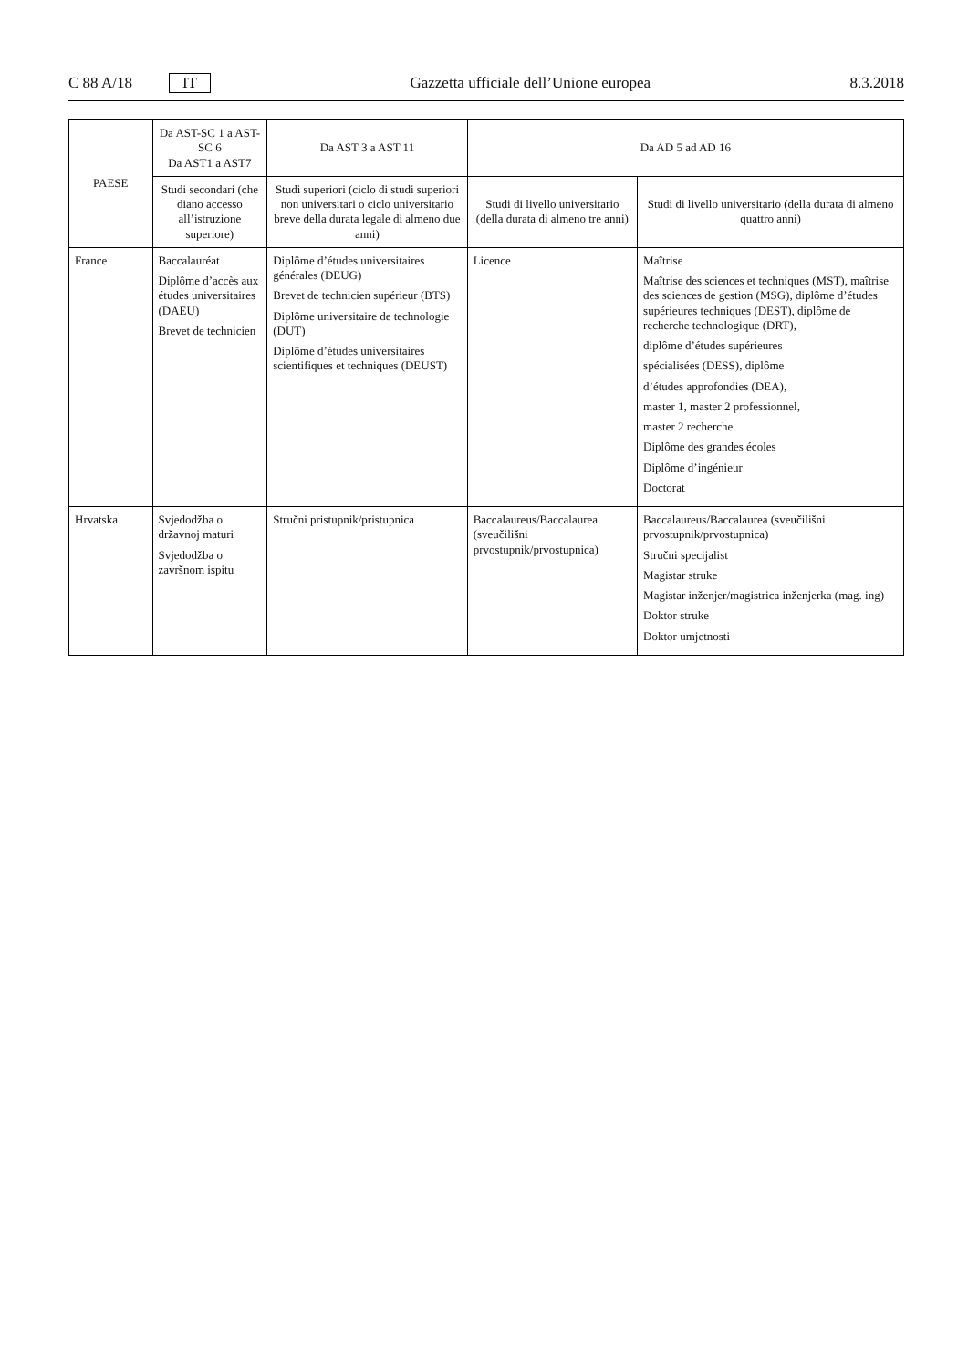C 88 A/18 IT
Gazzetta ufficiale dell’Unione europea 8.3.2018
| PAESE | Da AST-SC 1 a AST-SC 6 Da AST1 a AST7 | Da AST 3 a AST 11 | Da AD 5 ad AD 16 | |
| --- | --- | --- | --- | --- |
| | Studi secondari (che diano accesso all’istruzione superiore) | Studi superiori (ciclo di studi superiori non universitari o ciclo universitario breve della durata legale di almeno due anni) | Studi di livello universitario (della durata di almeno tre anni) | Studi di livello universitario (della durata di almeno quattro anni) |
| France | Baccalauréat Diplôme d’accès aux études universitaires (DAEU) Brevet de technicien | Diplôme d’études universitaires générales (DEUG) Brevet de technicien supérieur (BTS) Diplôme universitaire de technologie (DUT) Diplôme d’études universitaires scientifiques et techniques (DEUST) | Licence | Maîtrise Maîtrise des sciences et techniques (MST), maîtrise des sciences de gestion (MSG), diplôme d’études supérieures techniques (DEST), diplôme de recherche technologique (DRT), diplôme d’études supérieures spécialisées (DESS), diplôme d’études approfondies (DEA), master 1, master 2 professionnel, master 2 recherche Diplôme des grandes écoles Diplôme d’ingénieur Doctorat |
| Hrvatska | Svjedodžba o državnoj maturi Svjedodžba o završnom ispitu | Stručni pristupnik/pristupnica | Baccalaureus/Baccalaurea (sveučilišni prvostupnik/prvostupnica) | Baccalaureus/Baccalaurea (sveučilišni prvostupnik/prvostupnica) Stručni specijalist Magistar struke Magistar inženjer/magistrica inženjerka (mag. ing) Doktor struke Doktor umjetnosti |